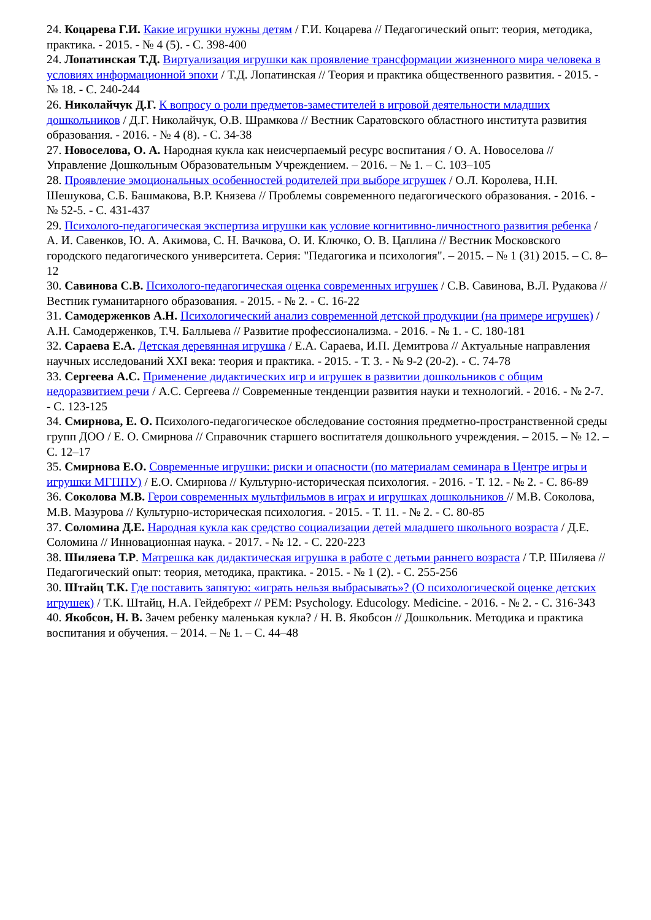24. Коцарева Г.И. Какие игрушки нужны детям / Г.И. Коцарева // Педагогический опыт: теория, методика, практика. - 2015. - № 4 (5). - С. 398-400
24. Лопатинская Т.Д. Виртуализация игрушки как проявление трансформации жизненного мира человека в условиях информационной эпохи / Т.Д. Лопатинская // Теория и практика общественного развития. - 2015. - № 18. - С. 240-244
26. Николайчук Д.Г. К вопросу о роли предметов-заместителей в игровой деятельности младших дошкольников / Д.Г. Николайчук, О.В. Шрамкова // Вестник Саратовского областного института развития образования. - 2016. - № 4 (8). - С. 34-38
27. Новоселова, О. А. Народная кукла как неисчерпаемый ресурс воспитания / О. А. Новоселова // Управление Дошкольным Образовательным Учреждением. – 2016. – № 1. – С. 103–105
28. Проявление эмоциональных особенностей родителей при выборе игрушек / О.Л. Королева, Н.Н. Шешукова, С.Б. Башмакова, В.Р. Князева // Проблемы современного педагогического образования. - 2016. - № 52-5. - С. 431-437
29. Психолого-педагогическая экспертиза игрушки как условие когнитивно-личностного развития ребенка / А. И. Савенков, Ю. А. Акимова, С. Н. Вачкова, О. И. Ключко, О. В. Цаплина // Вестник Московского городского педагогического университета. Серия: "Педагогика и психология". – 2015. – № 1 (31) 2015. – С. 8–12
30. Савинова С.В. Психолого-педагогическая оценка современных игрушек / С.В. Савинова, В.Л. Рудакова // Вестник гуманитарного образования. - 2015. - № 2. - С. 16-22
31. Самодерженков А.Н. Психологический анализ современной детской продукции (на примере игрушек) / А.Н. Самодерженков, Т.Ч. Баллыева // Развитие профессионализма. - 2016. - № 1. - С. 180-181
32. Сараева Е.А. Детская деревянная игрушка / Е.А. Сараева, И.П. Демитрова // Актуальные направления научных исследований XXI века: теория и практика. - 2015. - Т. 3. - № 9-2 (20-2). - С. 74-78
33. Сергеева А.С. Применение дидактических игр и игрушек в развитии дошкольников с общим недоразвитием речи / А.С. Сергеева // Современные тенденции развития науки и технологий. - 2016. - № 2-7. - С. 123-125
34. Смирнова, Е. О. Психолого-педагогическое обследование состояния предметно-пространственной среды групп ДОО / Е. О. Смирнова // Справочник старшего воспитателя дошкольного учреждения. – 2015. – № 12. – С. 12–17
35. Смирнова Е.О. Современные игрушки: риски и опасности (по материалам семинара в Центре игры и игрушки МГППУ) / Е.О. Смирнова // Культурно-историческая психология. - 2016. - Т. 12. - № 2. - С. 86-89
36. Соколова М.В. Герои современных мультфильмов в играх и игрушках дошкольников // М.В. Соколова, М.В. Мазурова // Культурно-историческая психология. - 2015. - Т. 11. - № 2. - С. 80-85
37. Соломина Д.Е. Народная кукла как средство социализации детей младшего школьного возраста / Д.Е. Соломина // Инновационная наука. - 2017. - № 12. - С. 220-223
38. Шиляева Т.Р. Матрешка как дидактическая игрушка в работе с детьми раннего возраста / Т.Р. Шиляева // Педагогический опыт: теория, методика, практика. - 2015. - № 1 (2). - С. 255-256
30. Штайц Т.К. Где поставить запятую: «играть нельзя выбрасывать»? (О психологической оценке детских игрушек) / Т.К. Штайц, Н.А. Гейдебрехт // PEM: Psychology. Educology. Medicine. - 2016. - № 2. - С. 316-343
40. Якобсон, Н. В. Зачем ребенку маленькая кукла? / Н. В. Якобсон // Дошкольник. Методика и практика воспитания и обучения. – 2014. – № 1. – С. 44–48